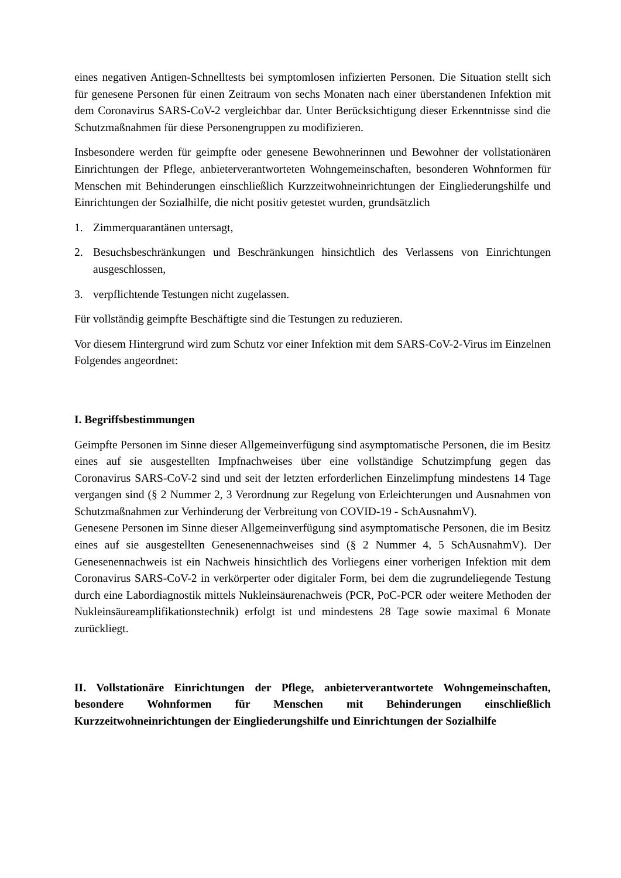eines negativen Antigen-Schnelltests bei symptomlosen infizierten Personen. Die Situation stellt sich für genesene Personen für einen Zeitraum von sechs Monaten nach einer überstandenen Infektion mit dem Coronavirus SARS-CoV-2 vergleichbar dar. Unter Berücksichtigung dieser Erkenntnisse sind die Schutzmaßnahmen für diese Personengruppen zu modifizieren.
Insbesondere werden für geimpfte oder genesene Bewohnerinnen und Bewohner der vollstationären Einrichtungen der Pflege, anbieterverantworteten Wohngemeinschaften, besonderen Wohnformen für Menschen mit Behinderungen einschließlich Kurzzeitwohneinrichtungen der Eingliederungshilfe und Einrichtungen der Sozialhilfe, die nicht positiv getestet wurden, grundsätzlich
1. Zimmerquarantänen untersagt,
2. Besuchsbeschränkungen und Beschränkungen hinsichtlich des Verlassens von Einrichtungen ausgeschlossen,
3. verpflichtende Testungen nicht zugelassen.
Für vollständig geimpfte Beschäftigte sind die Testungen zu reduzieren.
Vor diesem Hintergrund wird zum Schutz vor einer Infektion mit dem SARS-CoV-2-Virus im Einzelnen Folgendes angeordnet:
I. Begriffsbestimmungen
Geimpfte Personen im Sinne dieser Allgemeinverfügung sind asymptomatische Personen, die im Besitz eines auf sie ausgestellten Impfnachweises über eine vollständige Schutzimpfung gegen das Coronavirus SARS-CoV-2 sind und seit der letzten erforderlichen Einzelimpfung mindestens 14 Tage vergangen sind (§ 2 Nummer 2, 3 Verordnung zur Regelung von Erleichterungen und Ausnahmen von Schutzmaßnahmen zur Verhinderung der Verbreitung von COVID-19 - SchAusnahmV).
Genesene Personen im Sinne dieser Allgemeinverfügung sind asymptomatische Personen, die im Besitz eines auf sie ausgestellten Genesenennachweises sind (§ 2 Nummer 4, 5 SchAusnahmV). Der Genesenennachweis ist ein Nachweis hinsichtlich des Vorliegens einer vorherigen Infektion mit dem Coronavirus SARS-CoV-2 in verkörperter oder digitaler Form, bei dem die zugrundeliegende Testung durch eine Labordiagnostik mittels Nukleinsäurenachweis (PCR, PoC-PCR oder weitere Methoden der Nukleinsäureamplifikationstechnik) erfolgt ist und mindestens 28 Tage sowie maximal 6 Monate zurückliegt.
II. Vollstationäre Einrichtungen der Pflege, anbieterverantwortete Wohngemeinschaften, besondere Wohnformen für Menschen mit Behinderungen einschließlich Kurzzeitwohneinrichtungen der Eingliederungshilfe und Einrichtungen der Sozialhilfe